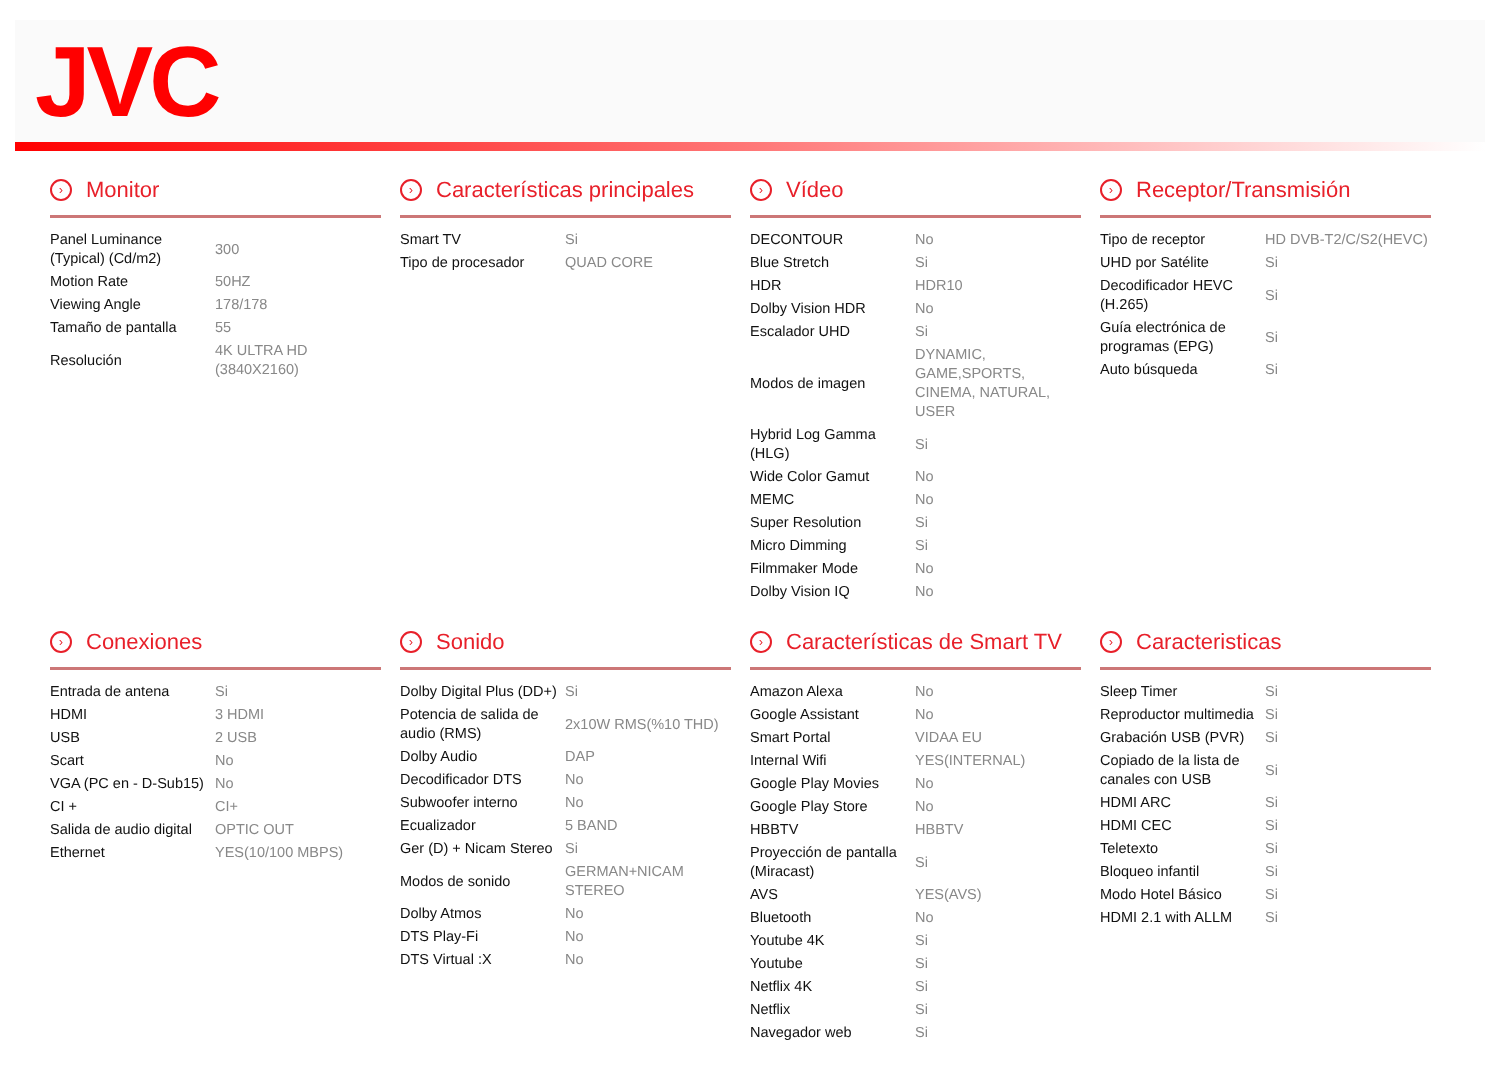JVC
› Monitor
| Panel Luminance (Typical) (Cd/m2) | 300 |
| Motion Rate | 50HZ |
| Viewing Angle | 178/178 |
| Tamaño de pantalla | 55 |
| Resolución | 4K ULTRA HD (3840X2160) |
› Características principales
| Smart TV | Si |
| Tipo de procesador | QUAD CORE |
› Vídeo
| DECONTOUR | No |
| Blue Stretch | Si |
| HDR | HDR10 |
| Dolby Vision HDR | No |
| Escalador UHD | Si |
| Modos de imagen | DYNAMIC, GAME,SPORTS, CINEMA, NATURAL, USER |
| Hybrid Log Gamma (HLG) | Si |
| Wide Color Gamut | No |
| MEMC | No |
| Super Resolution | Si |
| Micro Dimming | Si |
| Filmmaker Mode | No |
| Dolby Vision IQ | No |
› Receptor/Transmisión
| Tipo de receptor | HD DVB-T2/C/S2(HEVC) |
| UHD por Satélite | Si |
| Decodificador HEVC (H.265) | Si |
| Guía electrónica de programas (EPG) | Si |
| Auto búsqueda | Si |
› Conexiones
| Entrada de antena | Si |
| HDMI | 3 HDMI |
| USB | 2 USB |
| Scart | No |
| VGA (PC en - D-Sub15) | No |
| CI + | CI+ |
| Salida de audio digital | OPTIC OUT |
| Ethernet | YES(10/100 MBPS) |
› Sonido
| Dolby Digital Plus (DD+) | Si |
| Potencia de salida de audio (RMS) | 2x10W RMS(%10 THD) |
| Dolby Audio | DAP |
| Decodificador DTS | No |
| Subwoofer interno | No |
| Ecualizador | 5 BAND |
| Ger (D) + Nicam Stereo | Si |
| Modos de sonido | GERMAN+NICAM STEREO |
| Dolby Atmos | No |
| DTS Play-Fi | No |
| DTS Virtual :X | No |
› Características de Smart TV
| Amazon Alexa | No |
| Google Assistant | No |
| Smart Portal | VIDAA EU |
| Internal Wifi | YES(INTERNAL) |
| Google Play Movies | No |
| Google Play Store | No |
| HBBTV | HBBTV |
| Proyección de pantalla (Miracast) | Si |
| AVS | YES(AVS) |
| Bluetooth | No |
| Youtube 4K | Si |
| Youtube | Si |
| Netflix 4K | Si |
| Netflix | Si |
| Navegador web | Si |
› Caracteristicas
| Sleep Timer | Si |
| Reproductor multimedia | Si |
| Grabación USB (PVR) | Si |
| Copiado de la lista de canales con USB | Si |
| HDMI ARC | Si |
| HDMI CEC | Si |
| Teletexto | Si |
| Bloqueo infantil | Si |
| Modo Hotel Básico | Si |
| HDMI 2.1 with ALLM | Si |